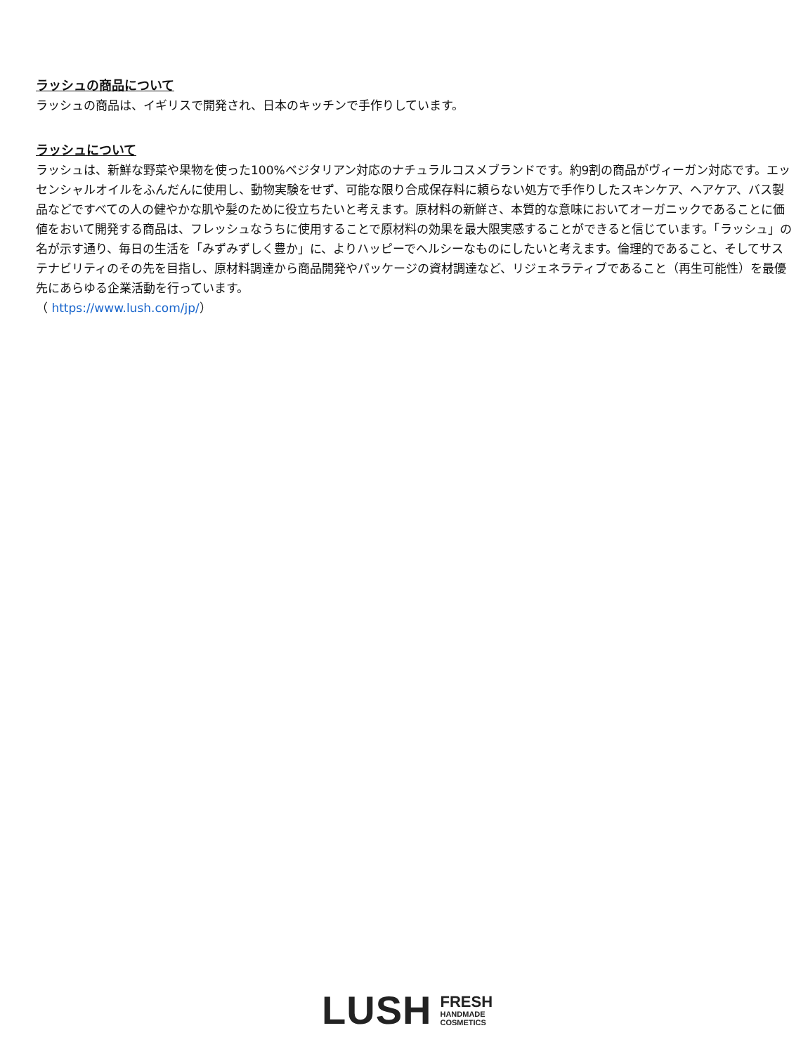ラッシュの商品について
ラッシュの商品は、イギリスで開発され、日本のキッチンで手作りしています。
ラッシュについて
ラッシュは、新鮮な野菜や果物を使った100%ベジタリアン対応のナチュラルコスメブランドです。約9割の商品がヴィーガン対応です。エッセンシャルオイルをふんだんに使用し、動物実験をせず、可能な限り合成保存料に頼らない処方で手作りしたスキンケア、ヘアケア、バス製品などですべての人の健やかな肌や髪のために役立ちたいと考えます。原材料の新鮮さ、本質的な意味においてオーガニックであることに価値をおいて開発する商品は、フレッシュなうちに使用することで原材料の効果を最大限実感することができると信じています。「ラッシュ」の名が示す通り、毎日の生活を「みずみずしく豊か」に、よりハッピーでヘルシーなものにしたいと考えます。倫理的であること、そしてサステナビリティのその先を目指し、原材料調達から商品開発やパッケージの資材調達など、リジェネラティブであること（再生可能性）を最優先にあらゆる企業活動を行っています。
（ https://www.lush.com/jp/）
LUSH
FRESH
HANDMADE
COSMETICS